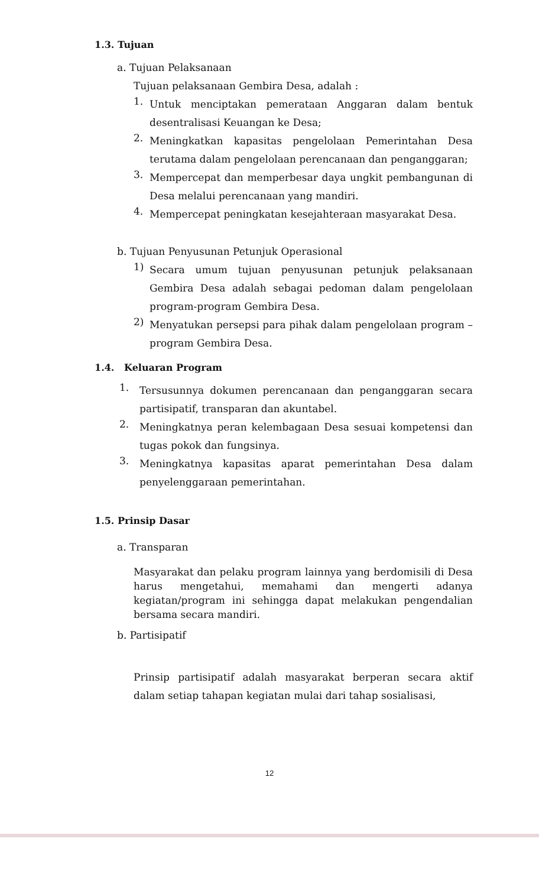1.3. Tujuan
a. Tujuan Pelaksanaan
Tujuan pelaksanaan Gembira Desa, adalah :
1.
Untuk menciptakan pemerataan Anggaran dalam bentuk desentralisasi Keuangan ke Desa;
2.
Meningkatkan kapasitas pengelolaan Pemerintahan Desa terutama dalam pengelolaan perencanaan dan penganggaran;
3.
Mempercepat dan memperbesar daya ungkit pembangunan di Desa melalui perencanaan yang mandiri.
4.
Mempercepat peningkatan kesejahteraan masyarakat Desa.
b. Tujuan Penyusunan Petunjuk Operasional
1)
Secara umum tujuan penyusunan petunjuk pelaksanaan Gembira Desa adalah sebagai pedoman dalam pengelolaan program-program Gembira Desa.
2)
Menyatukan persepsi para pihak dalam pengelolaan program –program Gembira Desa.
1.4. Keluaran Program
1.
Tersusunnya dokumen perencanaan dan penganggaran secara partisipatif, transparan dan akuntabel.
2.
Meningkatnya peran kelembagaan Desa sesuai kompetensi dan tugas pokok dan fungsinya.
3.
Meningkatnya kapasitas aparat pemerintahan Desa dalam penyelenggaraan pemerintahan.
1.5. Prinsip Dasar
a. Transparan
Masyarakat dan pelaku program lainnya yang berdomisili di Desa harus mengetahui, memahami dan mengerti adanya kegiatan/program ini sehingga dapat melakukan pengendalian bersama secara mandiri.
b. Partisipatif
Prinsip partisipatif adalah masyarakat berperan secara aktif dalam setiap tahapan kegiatan mulai dari tahap sosialisasi,
12